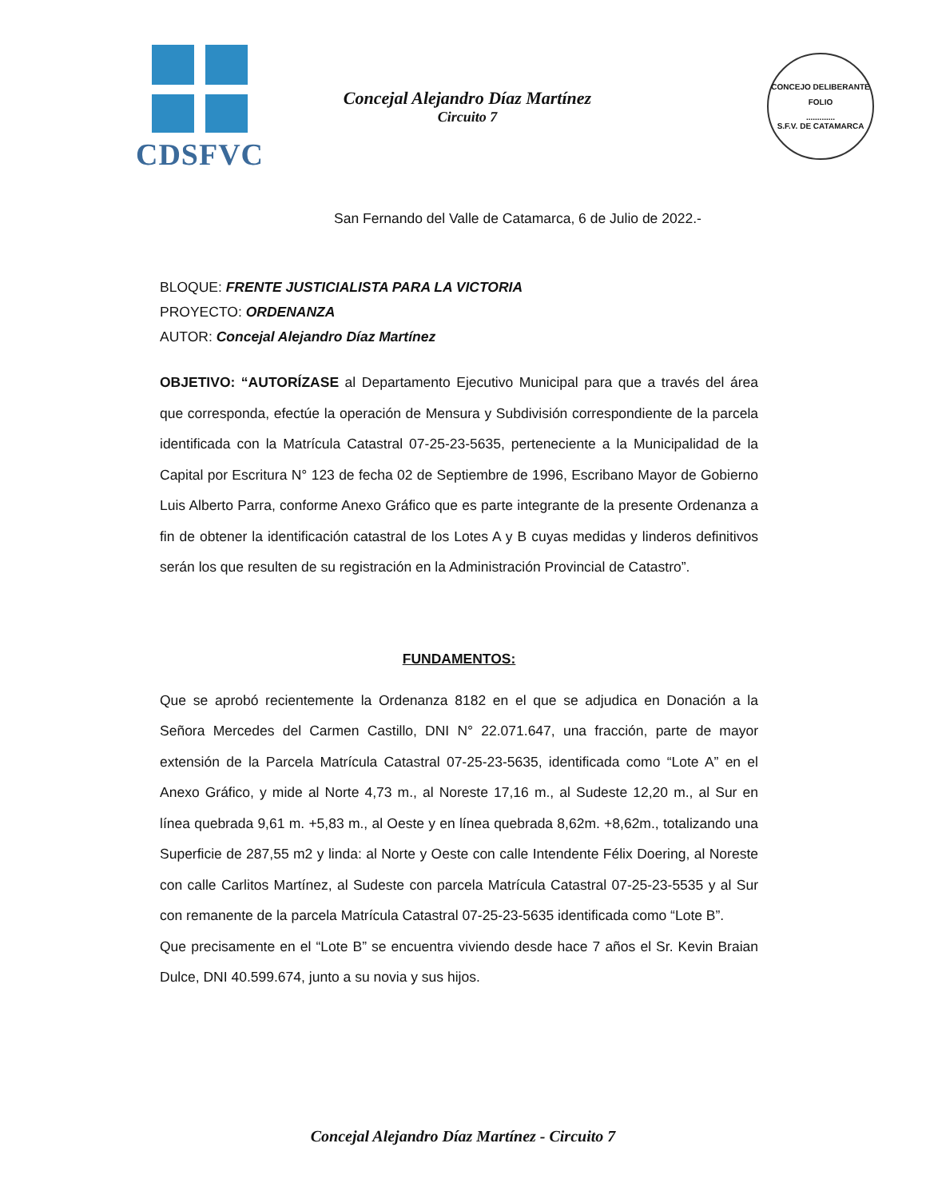CDSFVC
Concejal Alejandro Díaz Martínez
Circuito 7
CONCEJO DELIBERANTE
FOLIO
.............
S.F.V. DE CATAMARCA
San Fernando del Valle de Catamarca, 6 de Julio de 2022.-
BLOQUE: FRENTE JUSTICIALISTA PARA LA VICTORIA
PROYECTO: ORDENANZA
AUTOR: Concejal Alejandro Díaz Martínez
OBJETIVO: “AUTORÍZASE al Departamento Ejecutivo Municipal para que a través del área que corresponda, efectúe la operación de Mensura y Subdivisión correspondiente de la parcela identificada con la Matrícula Catastral 07-25-23-5635, perteneciente a la Municipalidad de la Capital por Escritura N° 123 de fecha 02 de Septiembre de 1996, Escribano Mayor de Gobierno Luis Alberto Parra, conforme Anexo Gráfico que es parte integrante de la presente Ordenanza a fin de obtener la identificación catastral de los Lotes A y B cuyas medidas y linderos definitivos serán los que resulten de su registración en la Administración Provincial de Catastro”.
FUNDAMENTOS:
Que se aprobó recientemente la Ordenanza 8182 en el que se adjudica en Donación a la Señora Mercedes del Carmen Castillo, DNI N° 22.071.647, una fracción, parte de mayor extensión de la Parcela Matrícula Catastral 07-25-23-5635, identificada como “Lote A” en el Anexo Gráfico, y mide al Norte 4,73 m., al Noreste 17,16 m., al Sudeste 12,20 m., al Sur en línea quebrada 9,61 m. +5,83 m., al Oeste y en línea quebrada 8,62m. +8,62m., totalizando una Superficie de 287,55 m2 y linda: al Norte y Oeste con calle Intendente Félix Doering, al Noreste con calle Carlitos Martínez, al Sudeste con parcela Matrícula Catastral 07-25-23-5535 y al Sur con remanente de la parcela Matrícula Catastral 07-25-23-5635 identificada como “Lote B”.
Que precisamente en el “Lote B” se encuentra viviendo desde hace 7 años el Sr. Kevin Braian Dulce, DNI 40.599.674, junto a su novia y sus hijos.
Concejal Alejandro Díaz Martínez - Circuito 7